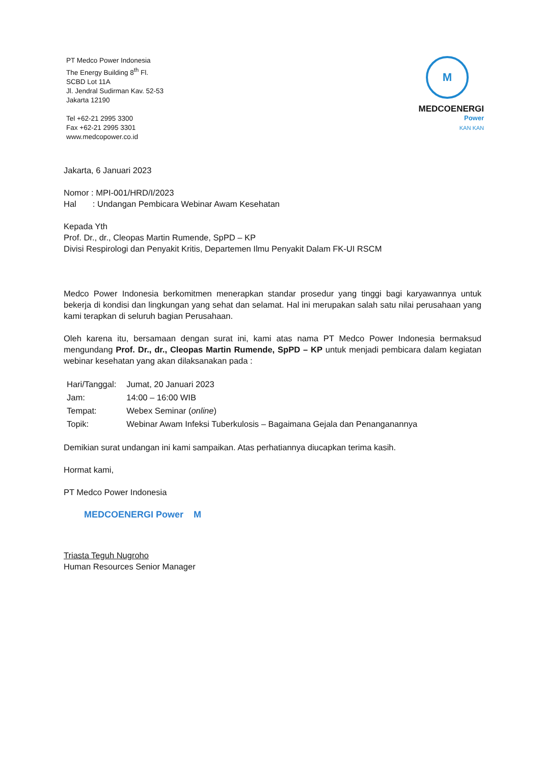PT Medco Power Indonesia
The Energy Building 8<sup>th</sup> Fl.
SCBD Lot 11A
Jl. Jendral Sudirman Kav. 52-53
Jakarta 12190
Tel +62-21 2995 3300
Fax +62-21 2995 3301
www.medcopower.co.id
M
MEDCOENERGI
Power
KAN KAN
Jakarta, 6 Januari 2023
Nomor : MPI-001/HRD/I/2023
Hal : Undangan Pembicara Webinar Awam Kesehatan
Kepada Yth
Prof. Dr., dr., Cleopas Martin Rumende, SpPD – KP
Divisi Respirologi dan Penyakit Kritis, Departemen Ilmu Penyakit Dalam FK-UI RSCM
Medco Power Indonesia berkomitmen menerapkan standar prosedur yang tinggi bagi karyawannya untuk bekerja di kondisi dan lingkungan yang sehat dan selamat. Hal ini merupakan salah satu nilai perusahaan yang kami terapkan di seluruh bagian Perusahaan.
Oleh karena itu, bersamaan dengan surat ini, kami atas nama PT Medco Power Indonesia bermaksud mengundang Prof. Dr., dr., Cleopas Martin Rumende, SpPD – KP untuk menjadi pembicara dalam kegiatan webinar kesehatan yang akan dilaksanakan pada :
| Hari/Tanggal: | Jumat, 20 Januari 2023 |
| Jam: | 14:00 – 16:00 WIB |
| Tempat: | Webex Seminar ( online ) |
| Topik: | Webinar Awam Infeksi Tuberkulosis – Bagaimana Gejala dan Penanganannya |
Demikian surat undangan ini kami sampaikan. Atas perhatiannya diucapkan terima kasih.
Hormat kami,
PT Medco Power Indonesia
MEDCOENERGI Power M
Triasta Teguh Nugroho
Human Resources Senior Manager